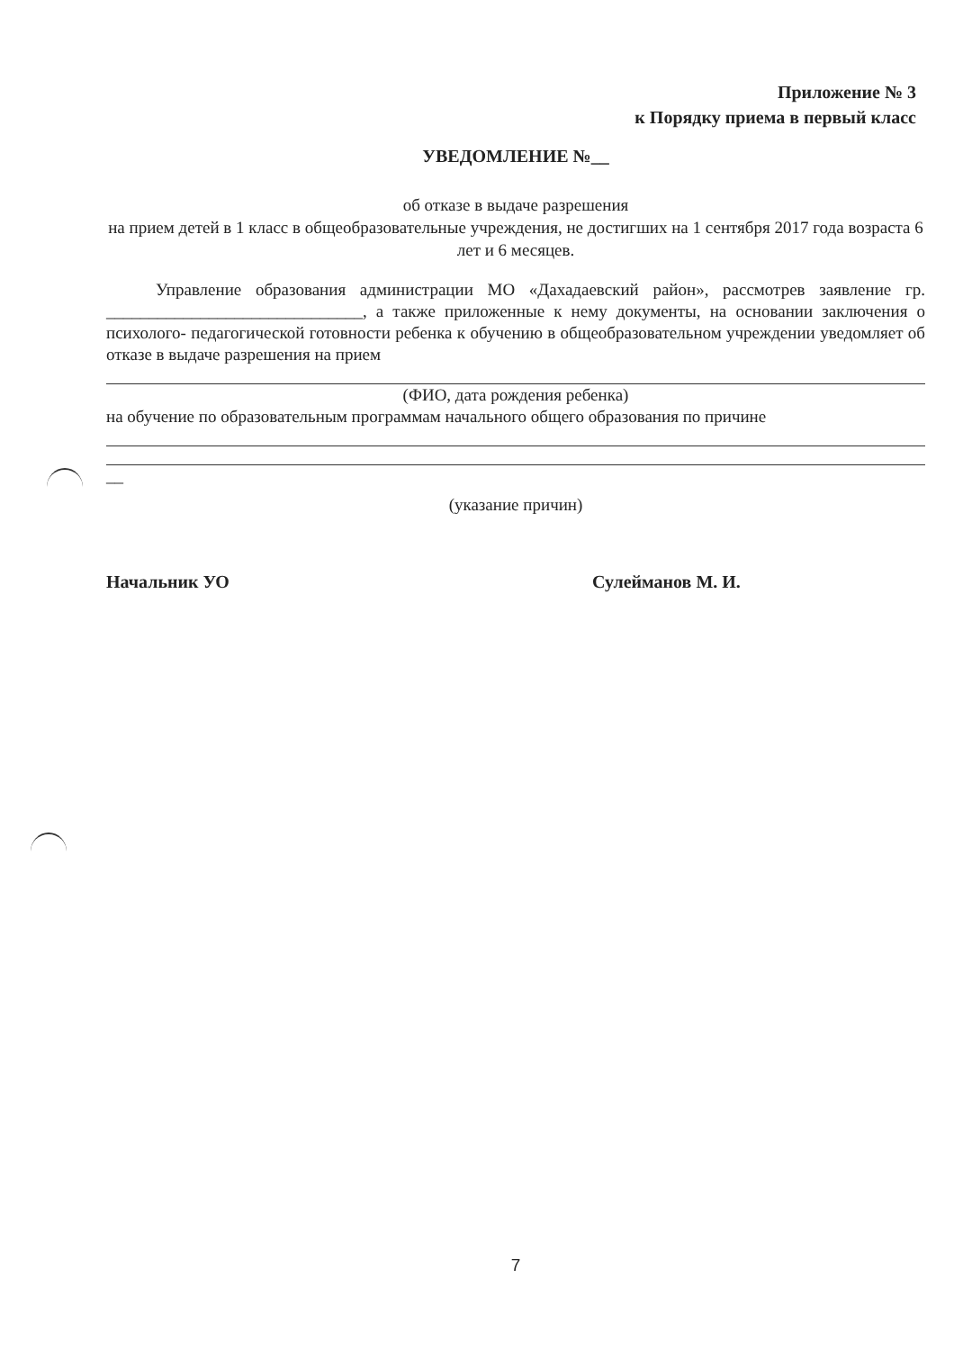Приложение № 3
к Порядку приема в первый класс
УВЕДОМЛЕНИЕ №__
об отказе в выдаче разрешения
на прием детей в 1 класс в общеобразовательные учреждения, не достигших на 1 сентября 2017 года возраста 6 лет и 6 месяцев.
Управление образования администрации МО «Дахадаевский район», рассмотрев заявление гр. ______________________________, а также приложенные к нему документы, на основании заключения о психолого- педагогической готовности ребенка к обучению в общеобразовательном учреждении уведомляет об отказе в выдаче разрешения на прием
(ФИО, дата рождения ребенка)
на обучение по образовательным программам начального общего образования по причине
__
(указание причин)
Начальник УО Сулейманов М. И.
7